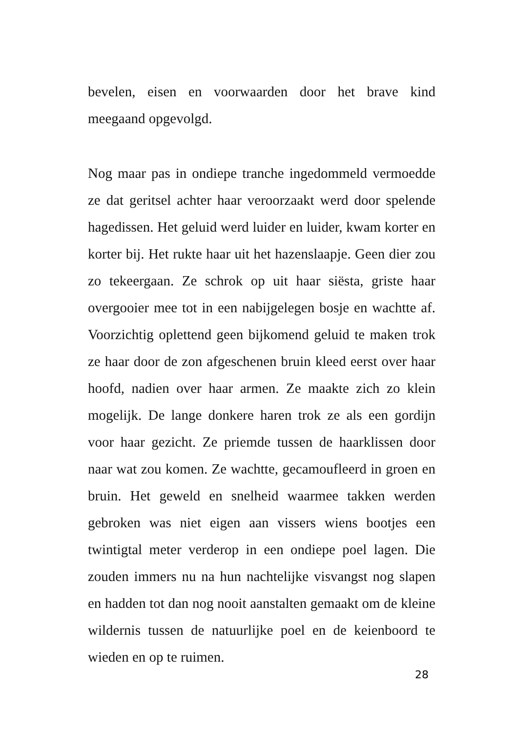bevelen, eisen en voorwaarden door het brave kind meegaand opgevolgd.
Nog maar pas in ondiepe tranche ingedommeld vermoedde ze dat geritsel achter haar veroorzaakt werd door spelende hagedissen. Het geluid werd luider en luider, kwam korter en korter bij. Het rukte haar uit het hazenslaapje. Geen dier zou zo tekeergaan. Ze schrok op uit haar siësta, griste haar overgooier mee tot in een nabijgelegen bosje en wachtte af. Voorzichtig oplettend geen bijkomend geluid te maken trok ze haar door de zon afgeschenen bruin kleed eerst over haar hoofd, nadien over haar armen. Ze maakte zich zo klein mogelijk. De lange donkere haren trok ze als een gordijn voor haar gezicht. Ze priemde tussen de haarklissen door naar wat zou komen. Ze wachtte, gecamoufleerd in groen en bruin. Het geweld en snelheid waarmee takken werden gebroken was niet eigen aan vissers wiens bootjes een twintigtal meter verderop in een ondiepe poel lagen. Die zouden immers nu na hun nachtelijke visvangst nog slapen en hadden tot dan nog nooit aanstalten gemaakt om de kleine wildernis tussen de natuurlijke poel en de keienboord te wieden en op te ruimen.
28